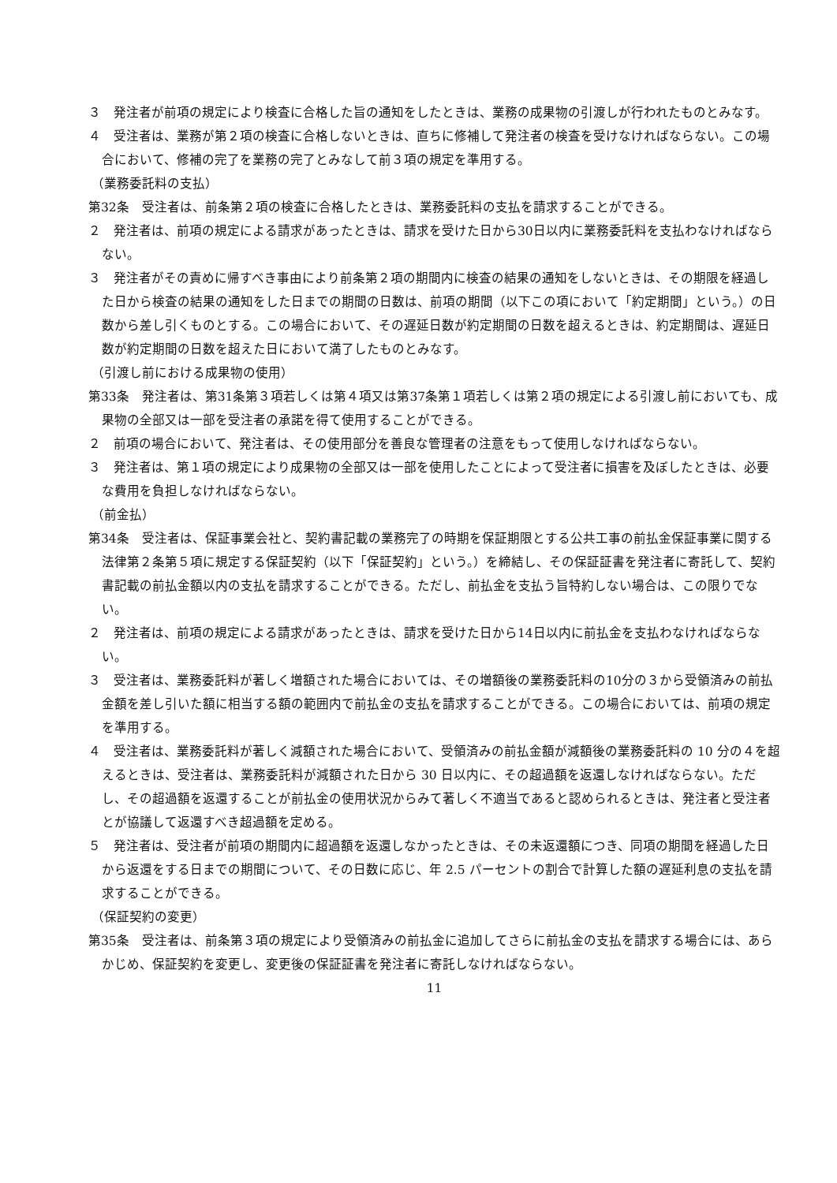３　発注者が前項の規定により検査に合格した旨の通知をしたときは、業務の成果物の引渡しが行われたものとみなす。
４　受注者は、業務が第２項の検査に合格しないときは、直ちに修補して発注者の検査を受けなければならない。この場合において、修補の完了を業務の完了とみなして前３項の規定を準用する。
（業務委託料の支払）
第32条　受注者は、前条第２項の検査に合格したときは、業務委託料の支払を請求することができる。
２　発注者は、前項の規定による請求があったときは、請求を受けた日から30日以内に業務委託料を支払わなければならない。
３　発注者がその責めに帰すべき事由により前条第２項の期間内に検査の結果の通知をしないときは、その期限を経過した日から検査の結果の通知をした日までの期間の日数は、前項の期間（以下この項において「約定期間」という。）の日数から差し引くものとする。この場合において、その遅延日数が約定期間の日数を超えるときは、約定期間は、遅延日数が約定期間の日数を超えた日において満了したものとみなす。
（引渡し前における成果物の使用）
第33条　発注者は、第31条第３項若しくは第４項又は第37条第１項若しくは第２項の規定による引渡し前においても、成果物の全部又は一部を受注者の承諾を得て使用することができる。
２　前項の場合において、発注者は、その使用部分を善良な管理者の注意をもって使用しなければならない。
３　発注者は、第１項の規定により成果物の全部又は一部を使用したことによって受注者に損害を及ぼしたときは、必要な費用を負担しなければならない。
（前金払）
第34条　受注者は、保証事業会社と、契約書記載の業務完了の時期を保証期限とする公共工事の前払金保証事業に関する法律第２条第５項に規定する保証契約（以下「保証契約」という。）を締結し、その保証証書を発注者に寄託して、契約書記載の前払金額以内の支払を請求することができる。ただし、前払金を支払う旨特約しない場合は、この限りでない。
２　発注者は、前項の規定による請求があったときは、請求を受けた日から14日以内に前払金を支払わなければならない。
３　受注者は、業務委託料が著しく増額された場合においては、その増額後の業務委託料の10分の３から受領済みの前払金額を差し引いた額に相当する額の範囲内で前払金の支払を請求することができる。この場合においては、前項の規定を準用する。
４　受注者は、業務委託料が著しく減額された場合において、受領済みの前払金額が減額後の業務委託料の 10 分の４を超えるときは、受注者は、業務委託料が減額された日から 30 日以内に、その超過額を返還しなければならない。ただし、その超過額を返還することが前払金の使用状況からみて著しく不適当であると認められるときは、発注者と受注者とが協議して返還すべき超過額を定める。
５　発注者は、受注者が前項の期間内に超過額を返還しなかったときは、その未返還額につき、同項の期間を経過した日から返還をする日までの期間について、その日数に応じ、年 2.5 パーセントの割合で計算した額の遅延利息の支払を請求することができる。
（保証契約の変更）
第35条　受注者は、前条第３項の規定により受領済みの前払金に追加してさらに前払金の支払を請求する場合には、あらかじめ、保証契約を変更し、変更後の保証証書を発注者に寄託しなければならない。
11